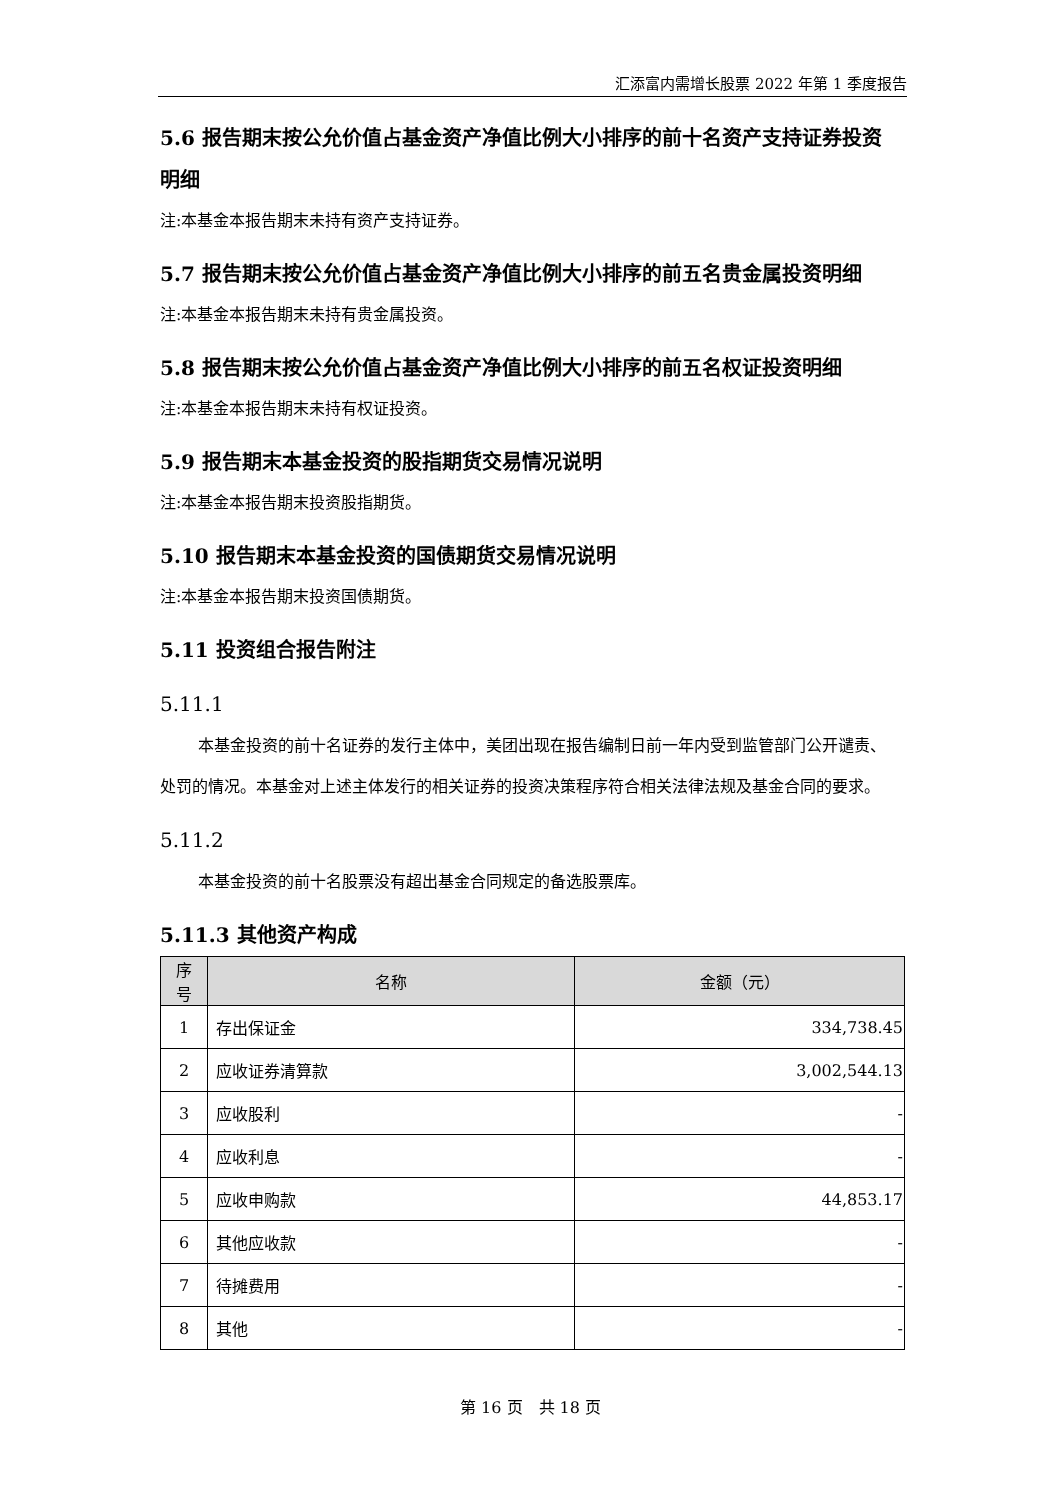汇添富内需增长股票 2022 年第 1 季度报告
5.6 报告期末按公允价值占基金资产净值比例大小排序的前十名资产支持证券投资明细
注:本基金本报告期末未持有资产支持证券。
5.7 报告期末按公允价值占基金资产净值比例大小排序的前五名贵金属投资明细
注:本基金本报告期末未持有贵金属投资。
5.8 报告期末按公允价值占基金资产净值比例大小排序的前五名权证投资明细
注:本基金本报告期末未持有权证投资。
5.9 报告期末本基金投资的股指期货交易情况说明
注:本基金本报告期末投资股指期货。
5.10 报告期末本基金投资的国债期货交易情况说明
注:本基金本报告期末投资国债期货。
5.11 投资组合报告附注
5.11.1
本基金投资的前十名证券的发行主体中，美团出现在报告编制日前一年内受到监管部门公开谴责、处罚的情况。本基金对上述主体发行的相关证券的投资决策程序符合相关法律法规及基金合同的要求。
5.11.2
本基金投资的前十名股票没有超出基金合同规定的备选股票库。
5.11.3 其他资产构成
| 序号 | 名称 | 金额（元） |
| --- | --- | --- |
| 1 | 存出保证金 | 334,738.45 |
| 2 | 应收证券清算款 | 3,002,544.13 |
| 3 | 应收股利 | - |
| 4 | 应收利息 | - |
| 5 | 应收申购款 | 44,853.17 |
| 6 | 其他应收款 | - |
| 7 | 待摊费用 | - |
| 8 | 其他 | - |
第 16 页　共 18 页